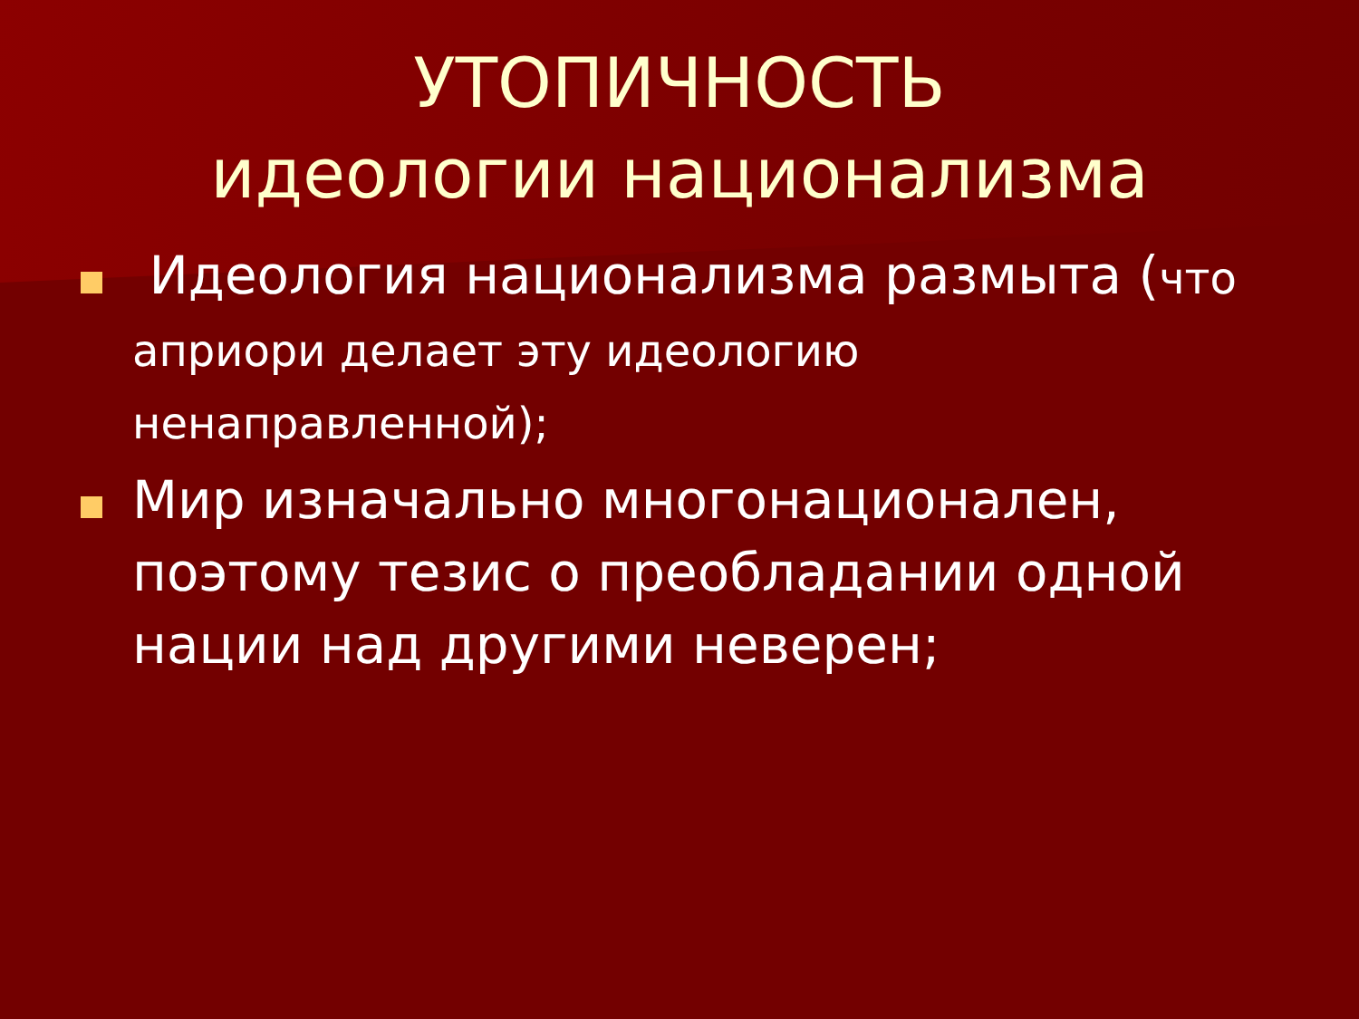УТОПИЧНОСТЬ
идеологии национализма
Идеология национализма размыта (что априори делает эту идеологию ненаправленной);
Мир изначально многонационален, поэтому тезис о преобладании одной нации над другими неверен;